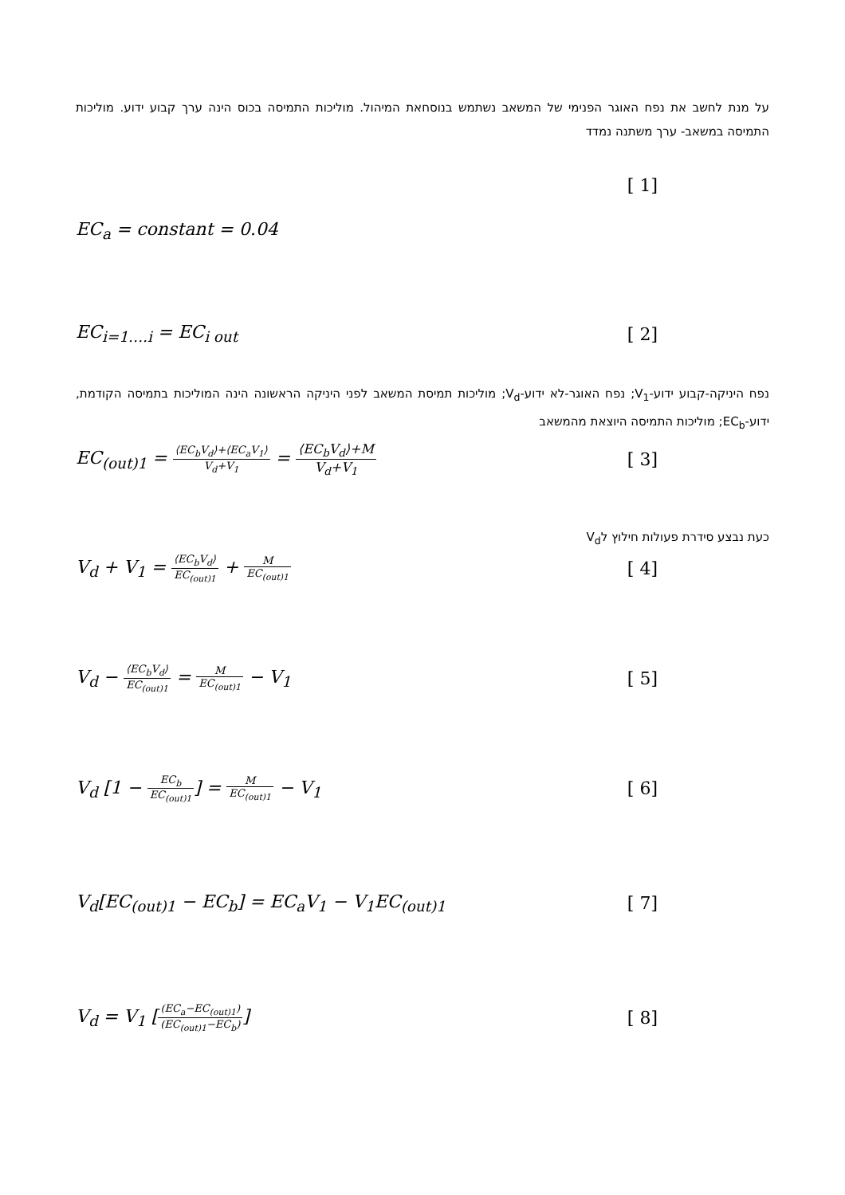על מנת לחשב את נפח האוגר הפנימי של המשאב נשתמש בנוסחאת המיהול. מוליכות התמיסה בכוס הינה ערך קבוע ידוע. מוליכות התמיסה במשאב- ערך משתנה נמדד
[ 1]
EC<sub>a</sub> = constant = 0.04
EC<sub>i=1….i</sub> = EC<sub>i out</sub> [ 2]
נפח היניקה-קבוע ידוע-V<sub>1</sub>; נפח האוגר-לא ידוע-V<sub>d</sub>; מוליכות תמיסת המשאב לפני היניקה הראשונה הינה המוליכות בתמיסה הקודמת, ידוע-EC<sub>b</sub>; מוליכות התמיסה היוצאת מהמשאב
EC<sub>(out)1</sub> = ⟨EC<sub>b</sub>V<sub>d</sub>⟩+⟨EC<sub>a</sub>V<sub>1</sub>⟩ V<sub>d</sub>+V<sub>1</sub> = ⟨EC<sub>b</sub>V<sub>d</sub>⟩+M V<sub>d</sub>+V<sub>1</sub> [ 3]
כעת נבצע סידרת פעולות חילוץ לV<sub>d</sub>
V<sub>d</sub> + V<sub>1</sub> = ⟨EC<sub>b</sub>V<sub>d</sub>⟩ EC<sub>(out)1</sub> + M EC<sub>(out)1</sub> [ 4]
V<sub>d</sub> − ⟨EC<sub>b</sub>V<sub>d</sub>⟩ EC<sub>(out)1</sub> = M EC<sub>(out)1</sub> − V<sub>1</sub> [ 5]
V<sub>d</sub> [1 − EC<sub>b</sub> EC<sub>(out)1</sub>] = M EC<sub>(out)1</sub> − V<sub>1</sub> [ 6]
V<sub>d</sub>[EC<sub>(out)1</sub> − EC<sub>b</sub>] = EC<sub>a</sub>V<sub>1</sub> − V<sub>1</sub>EC<sub>(out)1</sub> [ 7]
V<sub>d</sub> = V<sub>1</sub> [(EC<sub>a</sub>−EC<sub>(out)1</sub>) (EC<sub>(out)1</sub>−EC<sub>b</sub>)] [ 8]